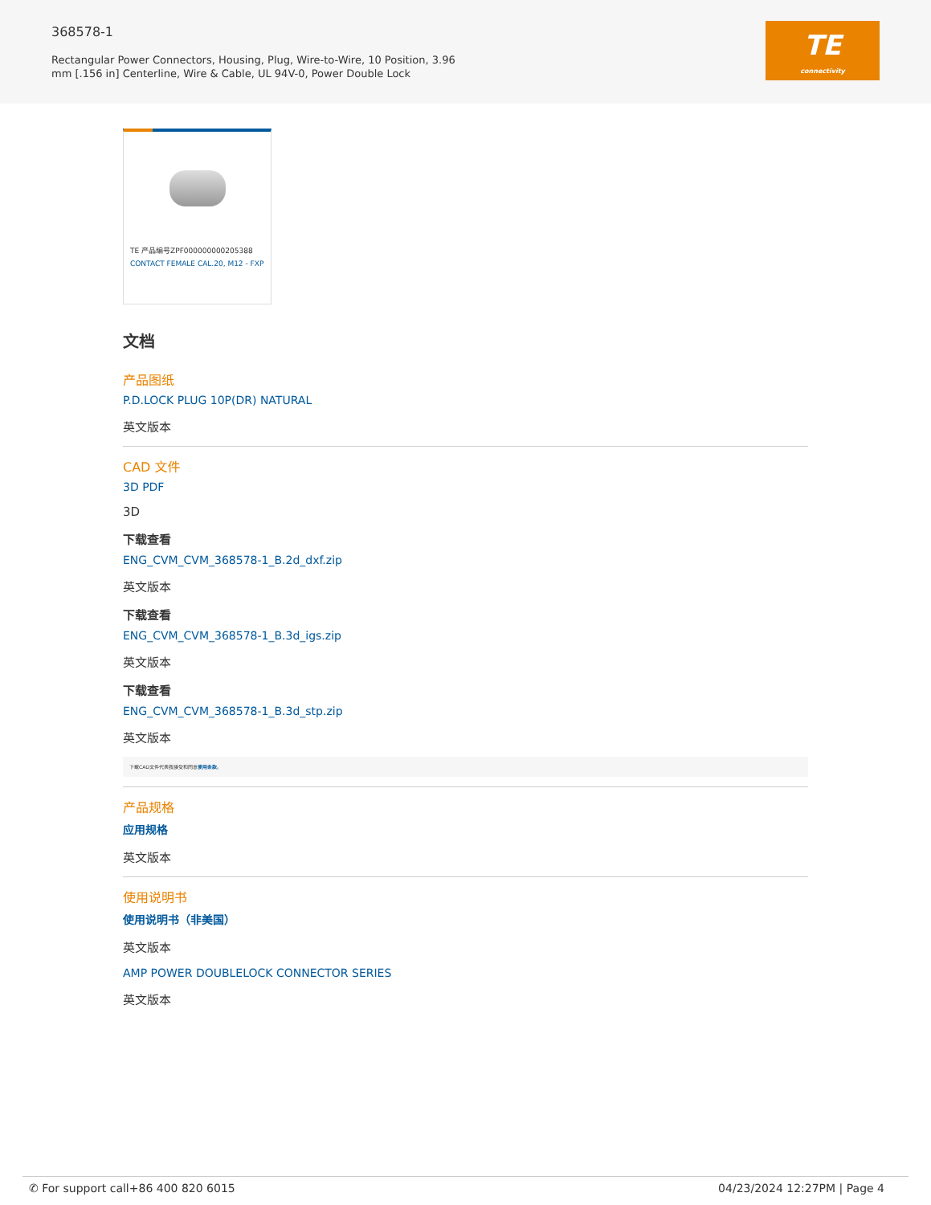368578-1
Rectangular Power Connectors, Housing, Plug, Wire-to-Wire, 10 Position, 3.96 mm [.156 in] Centerline, Wire & Cable, UL 94V-0, Power Double Lock
TE
connectivity
TE 产品编号ZPF000000000205388
CONTACT FEMALE CAL.20, M12 - FXP
文档
产品图纸
P.D.LOCK PLUG 10P(DR) NATURAL
英文版本
CAD 文件
3D PDF
3D
下载查看
ENG_CVM_CVM_368578-1_B.2d_dxf.zip
英文版本
下载查看
ENG_CVM_CVM_368578-1_B.3d_igs.zip
英文版本
下载查看
ENG_CVM_CVM_368578-1_B.3d_stp.zip
英文版本
下载CAD文件代表我接受和同意使用条款。
产品规格
应用规格
英文版本
使用说明书
使用说明书（非美国）
英文版本
AMP POWER DOUBLELOCK CONNECTOR SERIES
英文版本
✆ For support call+86 400 820 6015 04/23/2024 12:27PM | Page 4